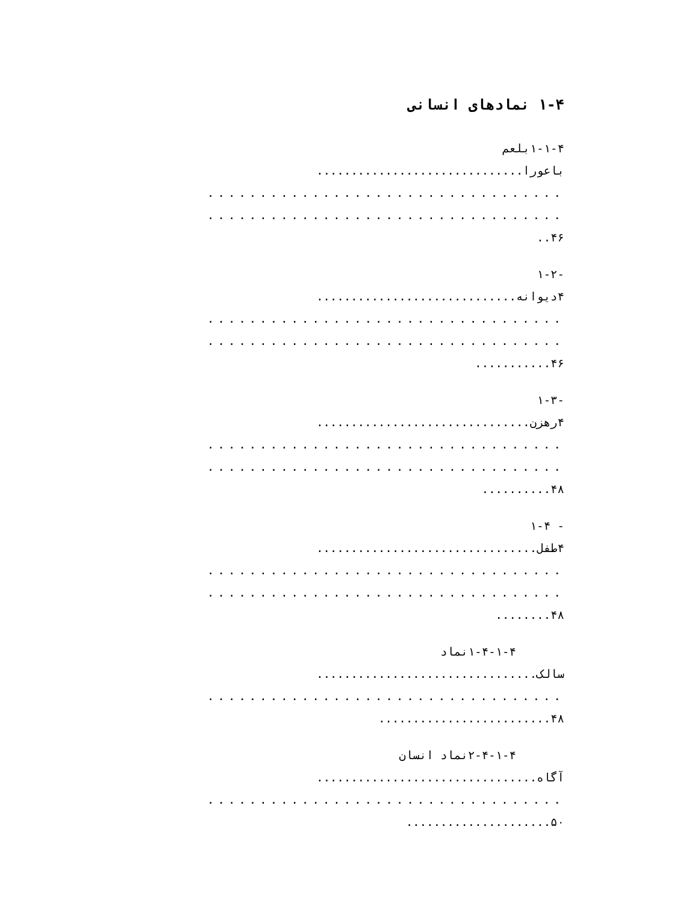۱-۴ نمادهای انسانی
۱-۱-۴بلعم
باعورا..............................
..................................
..................................
۴۶..
-۱-۲
۴دیوانه.............................
..................................
..................................
۴۶...........
-۱-۳
۴رهزن...............................
..................................
..................................
۴۸..........
- ۱-۴
۴طفل................................
..................................
..................................
۴۸........
۱-۴-۱-۴نماد
سالک................................
..................................
۴۸.........................
۲-۴-۱-۴نماد انسان
آگاه................................
..................................
۵۰.....................